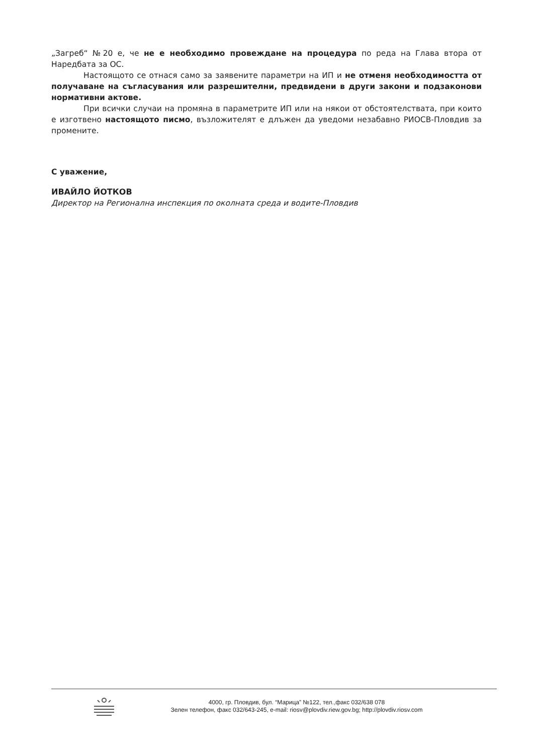„Загреб“ №20 е, че не е необходимо провеждане на процедура по реда на Глава втора от Наредбата за ОС.
Настоящото се отнася само за заявените параметри на ИП и не отменя необходимостта от получаване на съгласувания или разрешителни, предвидени в други закони и подзаконови нормативни актове.
При всички случаи на промяна в параметрите ИП или на някои от обстоятелствата, при които е изготвено настоящото писмо, възложителят е длъжен да уведоми незабавно РИОСВ-Пловдив за промените.
С уважение,
ИВАЙЛО ЙОТКОВ
Директор на Регионална инспекция по околната среда и водите-Пловдив
4000, гр. Пловдив, бул. “Марица” №122, тел.,факс 032/638 078
Зелен телефон, факс 032/643-245, e-mail: riosv@plovdiv.riew.gov.bg; http://plovdiv.riosv.com